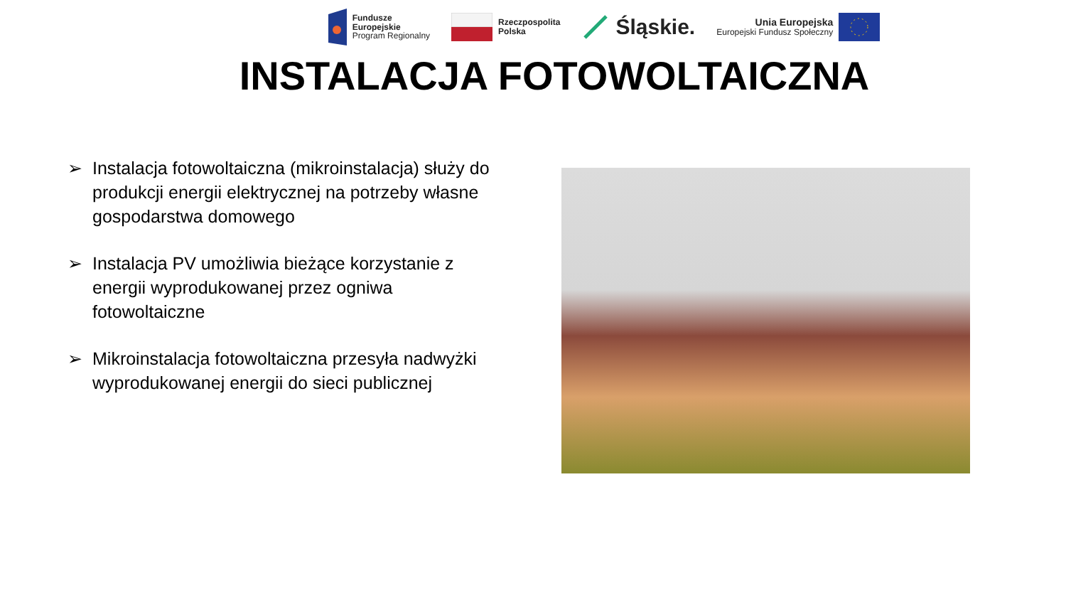Fundusze
Europejskie
Program Regionalny
Rzeczpospolita
Polska
Śląskie.
Unia Europejska
Europejski Fundusz Społeczny
INSTALACJA FOTOWOLTAICZNA
➢ Instalacja fotowoltaiczna (mikroinstalacja) służy do produkcji energii elektrycznej na potrzeby własne gospodarstwa domowego
➢ Instalacja PV umożliwia bieżące korzystanie z energii wyprodukowanej przez ogniwa fotowoltaiczne
➢ Mikroinstalacja fotowoltaiczna przesyła nadwyżki wyprodukowanej energii do sieci publicznej